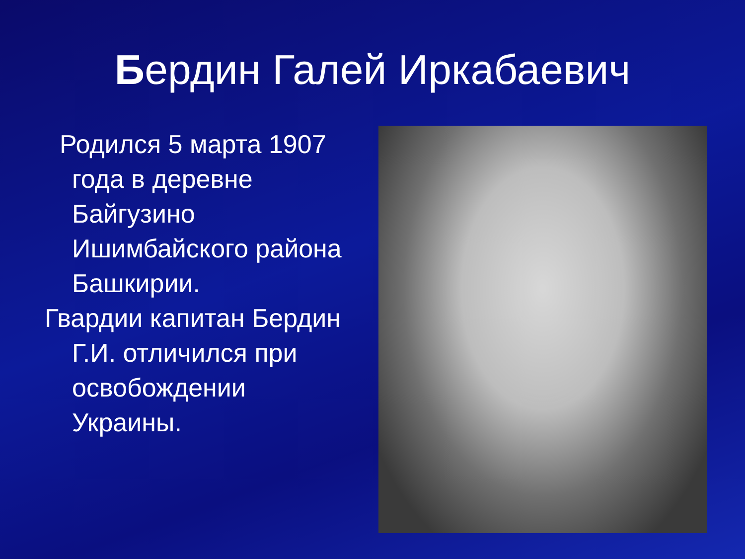Бердин Галей Иркабаевич
Родился 5 марта 1907 года в деревне Байгузино Ишимбайского района Башкирии.
Гвардии капитан Бердин Г.И. отличился при освобождении Украины.